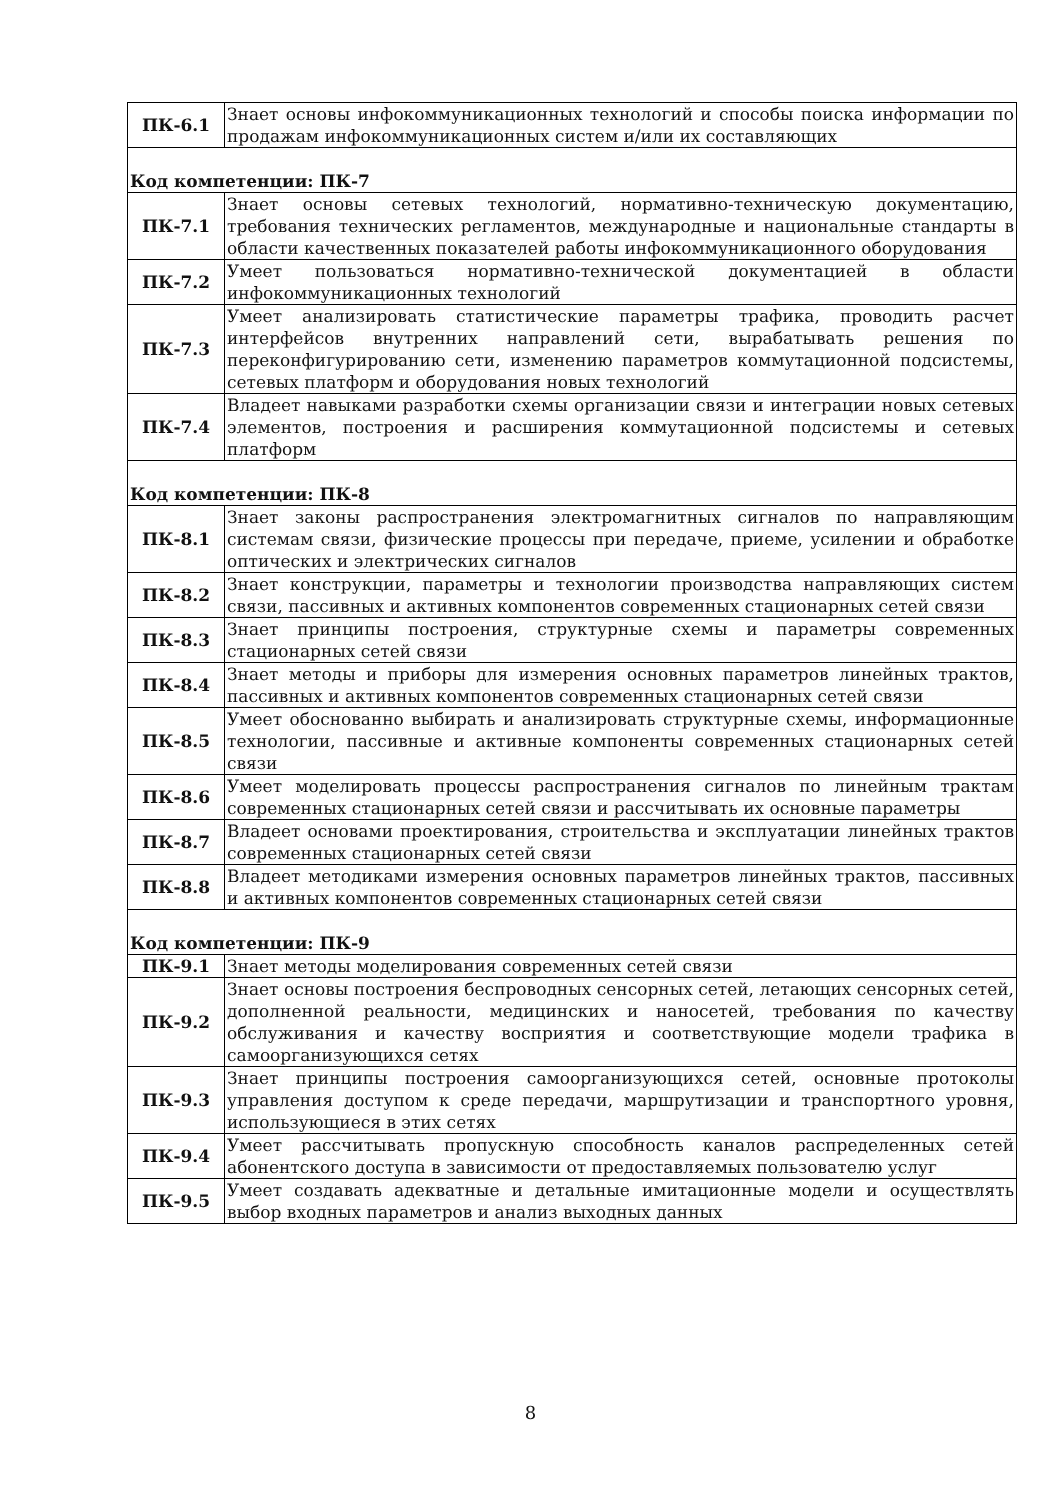| ПК-6.1 | Знает основы инфокоммуникационных технологий и способы поиска информации по продажам инфокоммуникационных систем и/или их составляющих |
| Код компетенции: ПК-7 | |
| ПК-7.1 | Знает основы сетевых технологий, нормативно-техническую документацию, требования технических регламентов, международные и национальные стандарты в области качественных показателей работы инфокоммуникационного оборудования |
| ПК-7.2 | Умеет пользоваться нормативно-технической документацией в области инфокоммуникационных технологий |
| ПК-7.3 | Умеет анализировать статистические параметры трафика, проводить расчет интерфейсов внутренних направлений сети, вырабатывать решения по переконфигурированию сети, изменению параметров коммутационной подсистемы, сетевых платформ и оборудования новых технологий |
| ПК-7.4 | Владеет навыками разработки схемы организации связи и интеграции новых сетевых элементов, построения и расширения коммутационной подсистемы и сетевых платформ |
| Код компетенции: ПК-8 | |
| ПК-8.1 | Знает законы распространения электромагнитных сигналов по направляющим системам связи, физические процессы при передаче, приеме, усилении и обработке оптических и электрических сигналов |
| ПК-8.2 | Знает конструкции, параметры и технологии производства направляющих систем связи, пассивных и активных компонентов современных стационарных сетей связи |
| ПК-8.3 | Знает принципы построения, структурные схемы и параметры современных стационарных сетей связи |
| ПК-8.4 | Знает методы и приборы для измерения основных параметров линейных трактов, пассивных и активных компонентов современных стационарных сетей связи |
| ПК-8.5 | Умеет обоснованно выбирать и анализировать структурные схемы, информационные технологии, пассивные и активные компоненты современных стационарных сетей связи |
| ПК-8.6 | Умеет моделировать процессы распространения сигналов по линейным трактам современных стационарных сетей связи и рассчитывать их основные параметры |
| ПК-8.7 | Владеет основами проектирования, строительства и эксплуатации линейных трактов современных стационарных сетей связи |
| ПК-8.8 | Владеет методиками измерения основных параметров линейных трактов, пассивных и активных компонентов современных стационарных сетей связи |
| Код компетенции: ПК-9 | |
| ПК-9.1 | Знает методы моделирования современных сетей связи |
| ПК-9.2 | Знает основы построения беспроводных сенсорных сетей, летающих сенсорных сетей, дополненной реальности, медицинских и наносетей, требования по качеству обслуживания и качеству восприятия и соответствующие модели трафика в самоорганизующихся сетях |
| ПК-9.3 | Знает принципы построения самоорганизующихся сетей, основные протоколы управления доступом к среде передачи, маршрутизации и транспортного уровня, использующиеся в этих сетях |
| ПК-9.4 | Умеет рассчитывать пропускную способность каналов распределенных сетей абонентского доступа в зависимости от предоставляемых пользователю услуг |
| ПК-9.5 | Умеет создавать адекватные и детальные имитационные модели и осуществлять выбор входных параметров и анализ выходных данных |
8